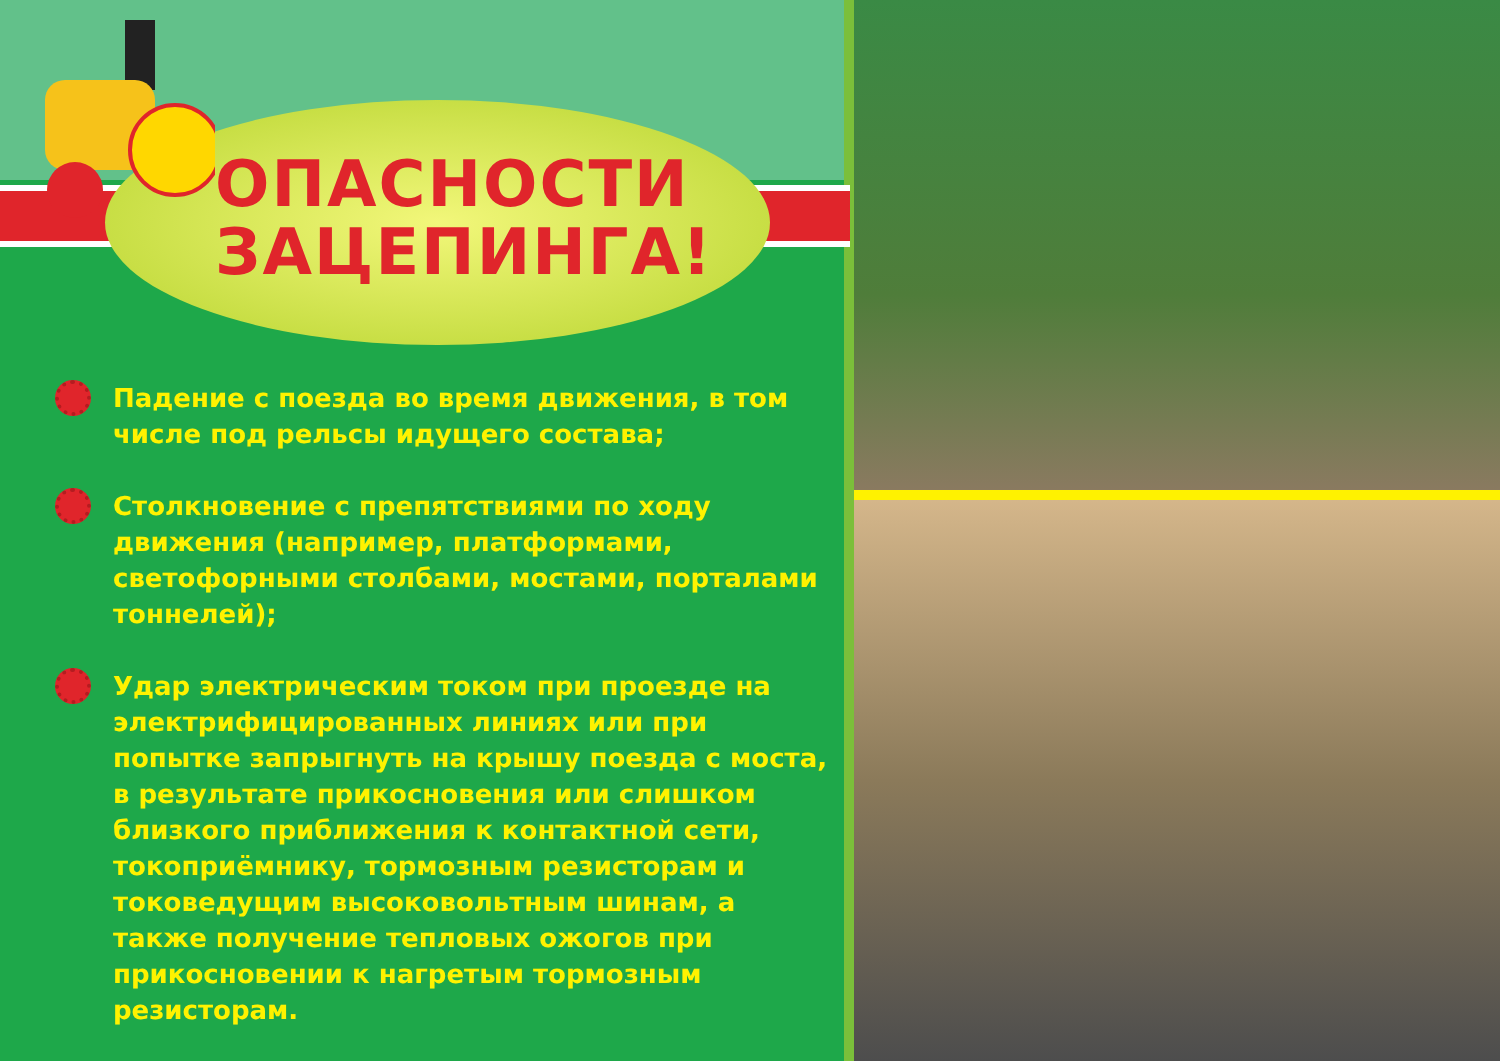ОПАСНОСТИ
ЗАЦЕПИНГА!
Падение с поезда во время движения, в том числе под рельсы идущего состава;
Столкновение с препятствиями по ходу движения (например, платформами, светофорными столбами, мостами, порталами тоннелей);
Удар электрическим током при проезде на электрифицированных линиях или при попытке запрыгнуть на крышу поезда с моста, в результате прикосновения или слишком близкого приближения к контактной сети, токоприёмнику, тормозным резисторам и токоведущим высоковольтным шинам, а также получение тепловых ожогов при прикосновении к нагретым тормозным резисторам.